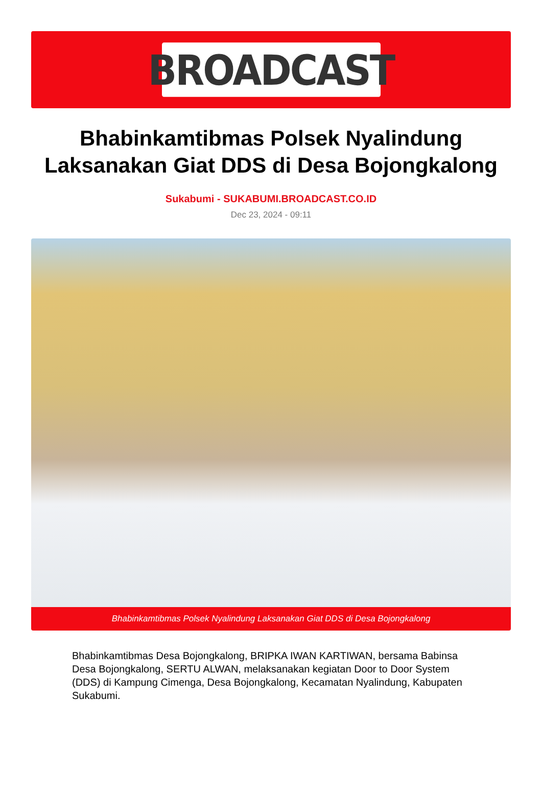BROADCAST
Bhabinkamtibmas Polsek Nyalindung Laksanakan Giat DDS di Desa Bojongkalong
Sukabumi - SUKABUMI.BROADCAST.CO.ID
Dec 23, 2024 - 09:11
Bhabinkamtibmas Polsek Nyalindung Laksanakan Giat DDS di Desa Bojongkalong
Bhabinkamtibmas Desa Bojongkalong, BRIPKA IWAN KARTIWAN, bersama Babinsa Desa Bojongkalong, SERTU ALWAN, melaksanakan kegiatan Door to Door System (DDS) di Kampung Cimenga, Desa Bojongkalong, Kecamatan Nyalindung, Kabupaten Sukabumi.